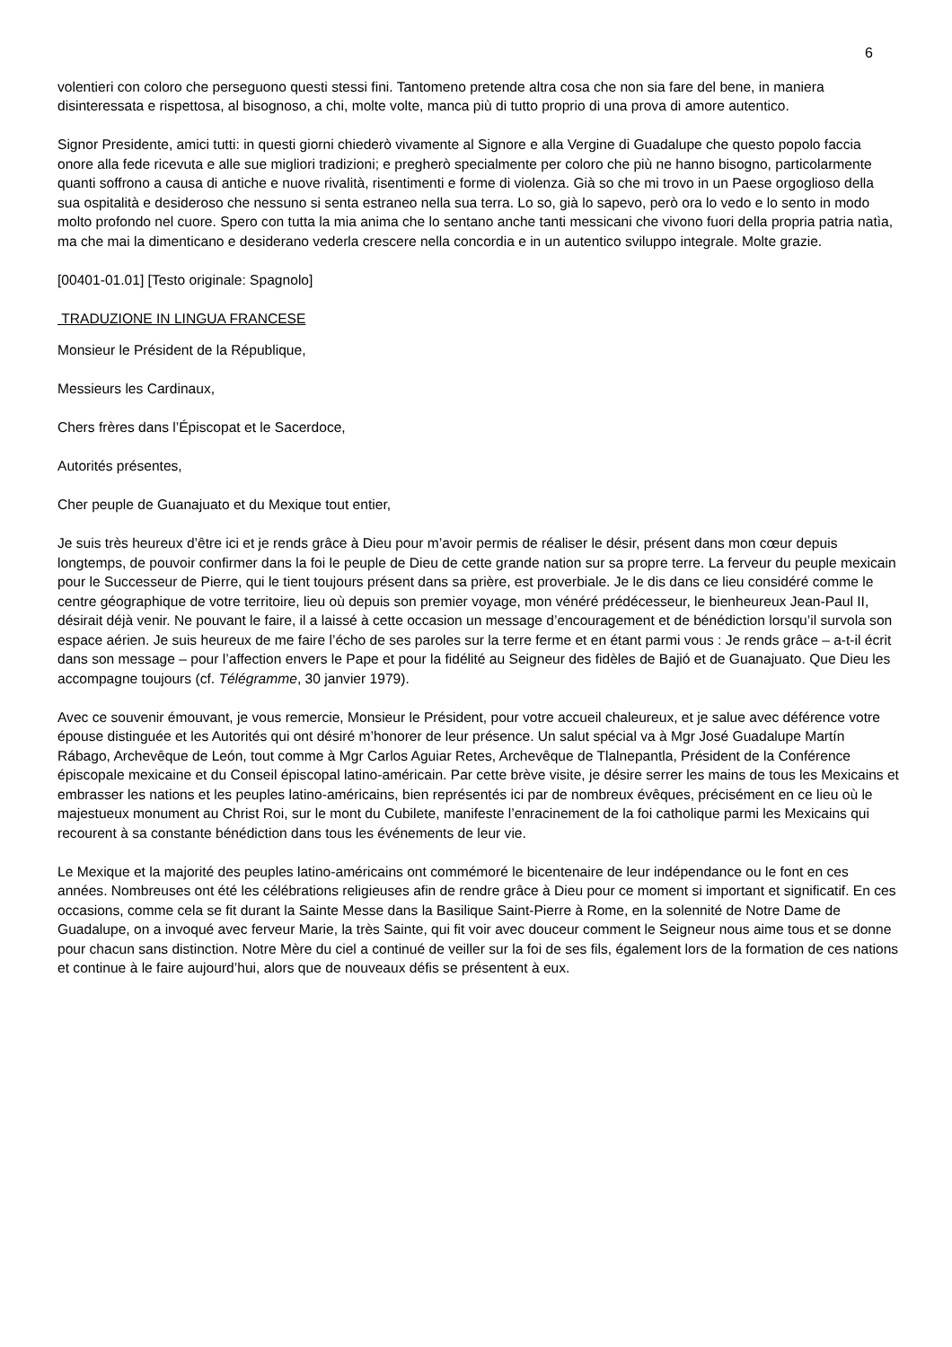6
volentieri con coloro che perseguono questi stessi fini. Tantomeno pretende altra cosa che non sia fare del bene, in maniera disinteressata e rispettosa, al bisognoso, a chi, molte volte, manca più di tutto proprio di una prova di amore autentico.
Signor Presidente, amici tutti: in questi giorni chiederò vivamente al Signore e alla Vergine di Guadalupe che questo popolo faccia onore alla fede ricevuta e alle sue migliori tradizioni; e pregherò specialmente per coloro che più ne hanno bisogno, particolarmente quanti soffrono a causa di antiche e nuove rivalità, risentimenti e forme di violenza. Già so che mi trovo in un Paese orgoglioso della sua ospitalità e desideroso che nessuno si senta estraneo nella sua terra. Lo so, già lo sapevo, però ora lo vedo e lo sento in modo molto profondo nel cuore. Spero con tutta la mia anima che lo sentano anche tanti messicani che vivono fuori della propria patria natìa, ma che mai la dimenticano e desiderano vederla crescere nella concordia e in un autentico sviluppo integrale. Molte grazie.
[00401-01.01] [Testo originale: Spagnolo]
TRADUZIONE IN LINGUA FRANCESE
Monsieur le Président de la République,
Messieurs les Cardinaux,
Chers frères dans l’Épiscopat et le Sacerdoce,
Autorités présentes,
Cher peuple de Guanajuato et du Mexique tout entier,
Je suis très heureux d’être ici et je rends grâce à Dieu pour m’avoir permis de réaliser le désir, présent dans mon cœur depuis longtemps, de pouvoir confirmer dans la foi le peuple de Dieu de cette grande nation sur sa propre terre. La ferveur du peuple mexicain pour le Successeur de Pierre, qui le tient toujours présent dans sa prière, est proverbiale. Je le dis dans ce lieu considéré comme le centre géographique de votre territoire, lieu où depuis son premier voyage, mon vénéré prédécesseur, le bienheureux Jean-Paul II, désirait déjà venir. Ne pouvant le faire, il a laissé à cette occasion un message d’encouragement et de bénédiction lorsqu’il survola son espace aérien. Je suis heureux de me faire l’écho de ses paroles sur la terre ferme et en étant parmi vous : Je rends grâce – a-t-il écrit dans son message – pour l’affection envers le Pape et pour la fidélité au Seigneur des fidèles de Bajió et de Guanajuato. Que Dieu les accompagne toujours (cf. Télégramme, 30 janvier 1979).
Avec ce souvenir émouvant, je vous remercie, Monsieur le Président, pour votre accueil chaleureux, et je salue avec déférence votre épouse distinguée et les Autorités qui ont désiré m’honorer de leur présence. Un salut spécial va à Mgr José Guadalupe Martín Rábago, Archevêque de León, tout comme à Mgr Carlos Aguiar Retes, Archevêque de Tlalnepantla, Président de la Conférence épiscopale mexicaine et du Conseil épiscopal latino-américain. Par cette brève visite, je désire serrer les mains de tous les Mexicains et embrasser les nations et les peuples latino-américains, bien représentés ici par de nombreux évêques, précisément en ce lieu où le majestueux monument au Christ Roi, sur le mont du Cubilete, manifeste l’enracinement de la foi catholique parmi les Mexicains qui recourent à sa constante bénédiction dans tous les événements de leur vie.
Le Mexique et la majorité des peuples latino-américains ont commémoré le bicentenaire de leur indépendance ou le font en ces années. Nombreuses ont été les célébrations religieuses afin de rendre grâce à Dieu pour ce moment si important et significatif. En ces occasions, comme cela se fit durant la Sainte Messe dans la Basilique Saint-Pierre à Rome, en la solennité de Notre Dame de Guadalupe, on a invoqué avec ferveur Marie, la très Sainte, qui fit voir avec douceur comment le Seigneur nous aime tous et se donne pour chacun sans distinction. Notre Mère du ciel a continué de veiller sur la foi de ses fils, également lors de la formation de ces nations et continue à le faire aujourd’hui, alors que de nouveaux défis se présentent à eux.